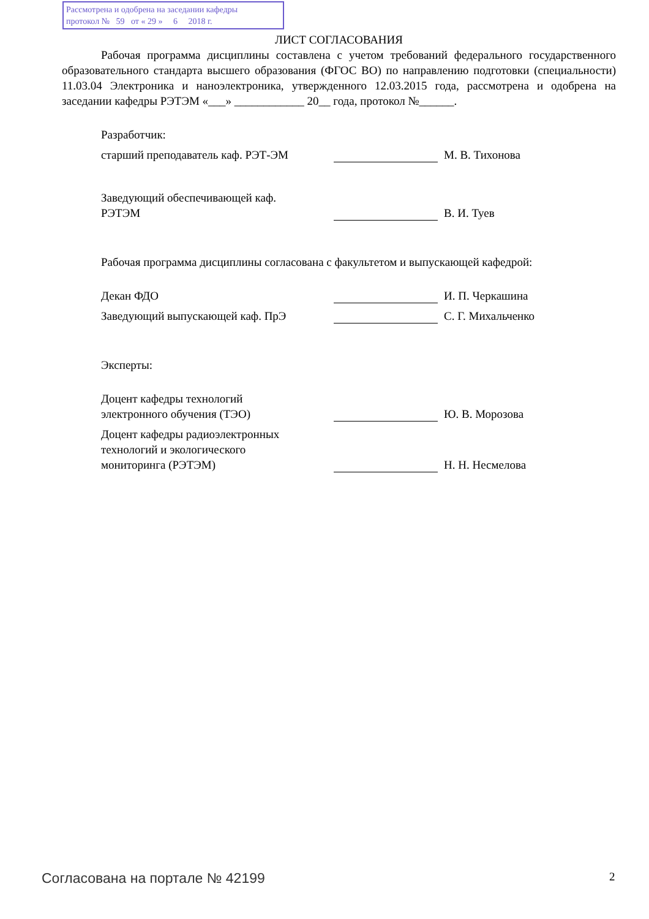Рассмотрена и одобрена на заседании кафедры
протокол № 59 от « 29 » 6 2018 г.
ЛИСТ СОГЛАСОВАНИЯ
Рабочая программа дисциплины составлена с учетом требований федерального государственного образовательного стандарта высшего образования (ФГОС ВО) по направлению подготовки (специальности) 11.03.04 Электроника и наноэлектроника, утвержденного 12.03.2015 года, рассмотрена и одобрена на заседании кафедры РЭТЭМ «___» ____________ 20__ года, протокол №______.
Разработчик:
старший преподаватель каф. РЭТ-ЭМ
М. В. Тихонова
Заведующий обеспечивающей каф. РЭТЭМ
В. И. Туев
Рабочая программа дисциплины согласована с факультетом и выпускающей кафедрой:
Декан ФДО
И. П. Черкашина
Заведующий выпускающей каф. ПрЭ
С. Г. Михальченко
Эксперты:
Доцент кафедры технологий электронного обучения (ТЭО)
Ю. В. Морозова
Доцент кафедры радиоэлектронных технологий и экологического мониторинга (РЭТЭМ)
Н. Н. Несмелова
Согласована на портале № 42199 2